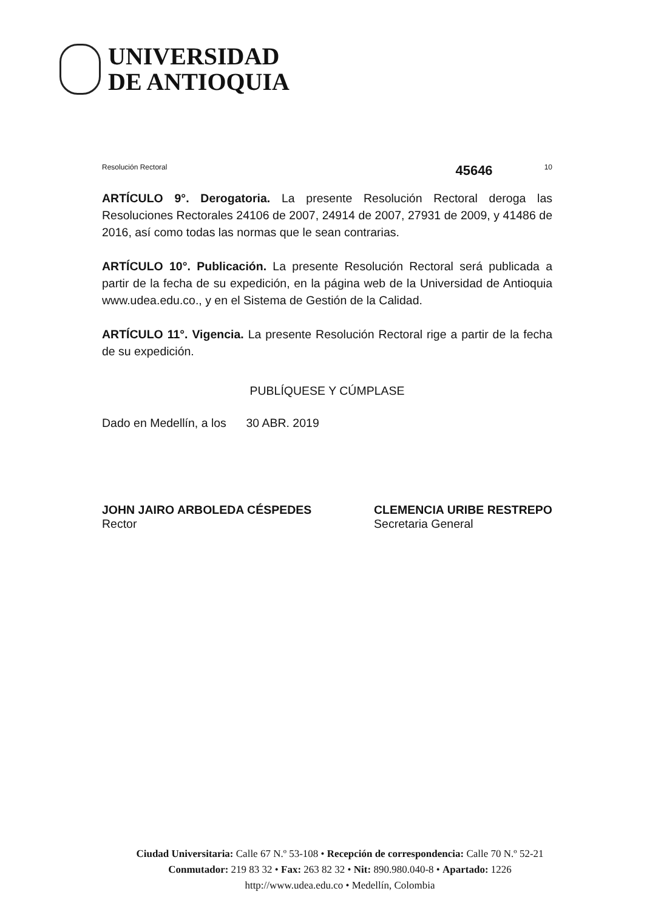UNIVERSIDAD
DE ANTIOQUIA
Resolución Rectoral 45646 10
ARTÍCULO 9°. Derogatoria. La presente Resolución Rectoral deroga las Resoluciones Rectorales 24106 de 2007, 24914 de 2007, 27931 de 2009, y 41486 de 2016, así como todas las normas que le sean contrarias.
ARTÍCULO 10°. Publicación. La presente Resolución Rectoral será publicada a partir de la fecha de su expedición, en la página web de la Universidad de Antioquia www.udea.edu.co., y en el Sistema de Gestión de la Calidad.
ARTÍCULO 11°. Vigencia. La presente Resolución Rectoral rige a partir de la fecha de su expedición.
PUBLÍQUESE Y CÚMPLASE
Dado en Medellín, a los 30 ABR. 2019
JOHN JAIRO ARBOLEDA CÉSPEDES
Rector
CLEMENCIA URIBE RESTREPO
Secretaria General
Ciudad Universitaria: Calle 67 N.º 53-108 • Recepción de correspondencia: Calle 70 N.º 52-21
Conmutador: 219 83 32 • Fax: 263 82 32 • Nit: 890.980.040-8 • Apartado: 1226
http://www.udea.edu.co • Medellín, Colombia